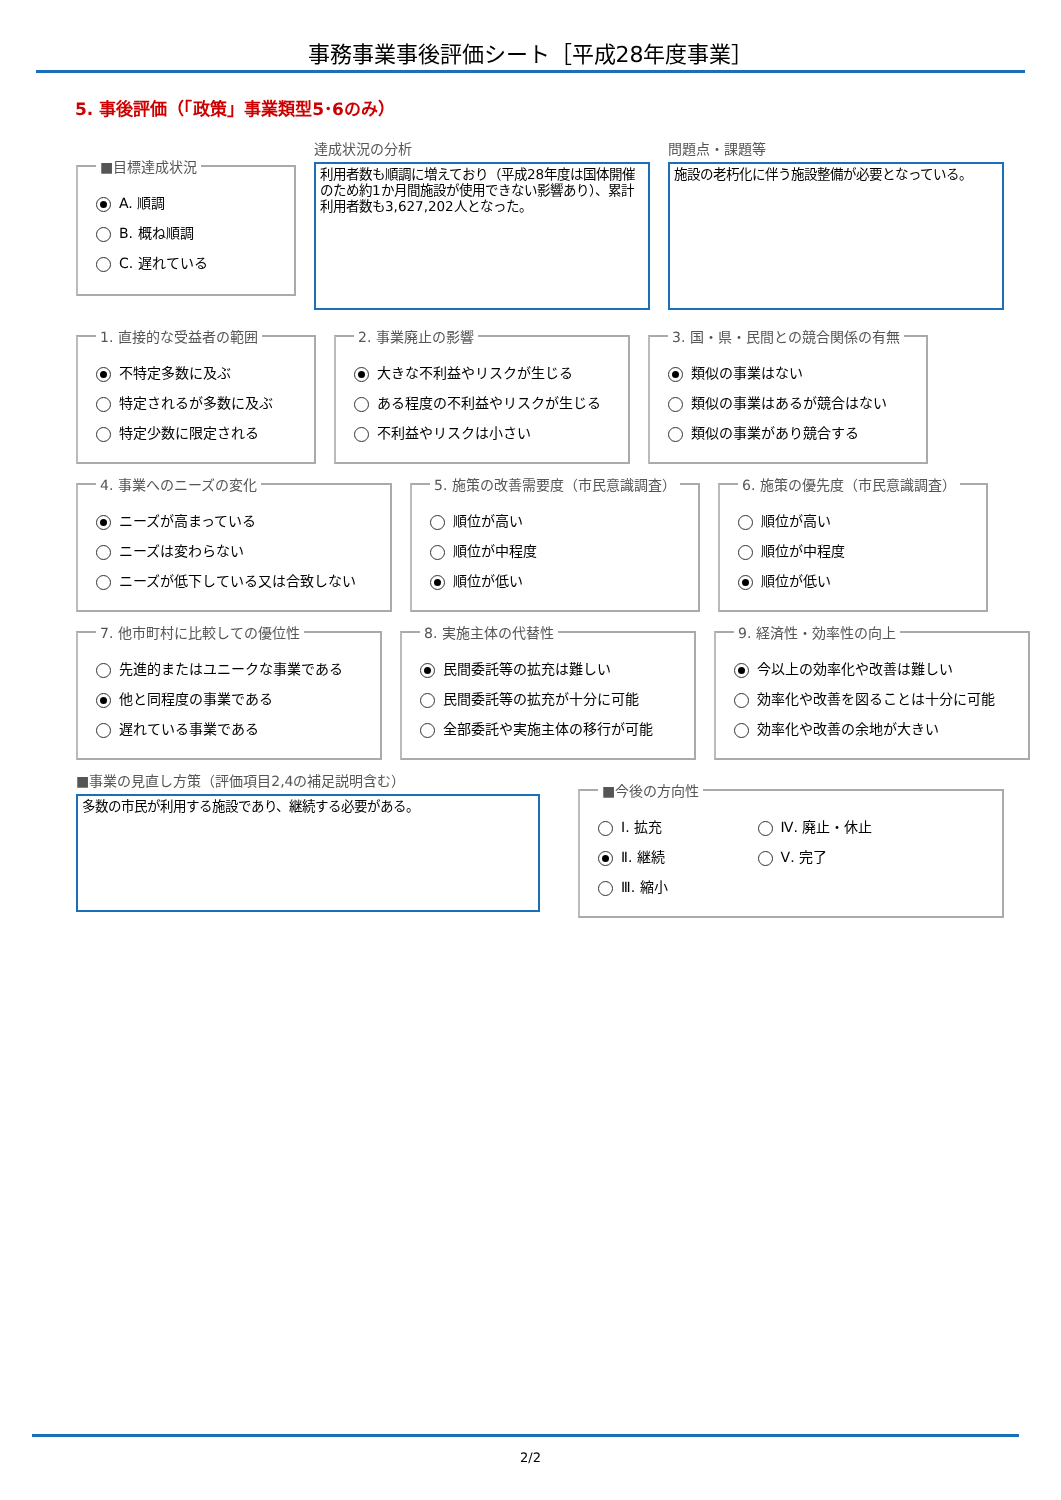事務事業事後評価シート［平成28年度事業］
5. 事後評価（「政策」事業類型5･6のみ）
■目標達成状況
A. 順調
B. 概ね順調
C. 遅れている
達成状況の分析
利用者数も順調に増えており（平成28年度は国体開催のため約1か月間施設が使用できない影響あり）、累計利用者数も3,627,202人となった。
問題点・課題等
施設の老朽化に伴う施設整備が必要となっている。
1. 直接的な受益者の範囲
不特定多数に及ぶ
特定されるが多数に及ぶ
特定少数に限定される
2. 事業廃止の影響
大きな不利益やリスクが生じる
ある程度の不利益やリスクが生じる
不利益やリスクは小さい
3. 国・県・民間との競合関係の有無
類似の事業はない
類似の事業はあるが競合はない
類似の事業があり競合する
4. 事業へのニーズの変化
ニーズが高まっている
ニーズは変わらない
ニーズが低下している又は合致しない
5. 施策の改善需要度（市民意識調査）
順位が高い
順位が中程度
順位が低い
6. 施策の優先度（市民意識調査）
順位が高い
順位が中程度
順位が低い
7. 他市町村に比較しての優位性
先進的またはユニークな事業である
他と同程度の事業である
遅れている事業である
8. 実施主体の代替性
民間委託等の拡充は難しい
民間委託等の拡充が十分に可能
全部委託や実施主体の移行が可能
9. 経済性・効率性の向上
今以上の効率化や改善は難しい
効率化や改善を図ることは十分に可能
効率化や改善の余地が大きい
■事業の見直し方策（評価項目2,4の補足説明含む）
多数の市民が利用する施設であり、継続する必要がある。
■今後の方向性
Ⅰ. 拡充
Ⅱ. 継続
Ⅲ. 縮小
Ⅳ. 廃止・休止
Ⅴ. 完了
2/2